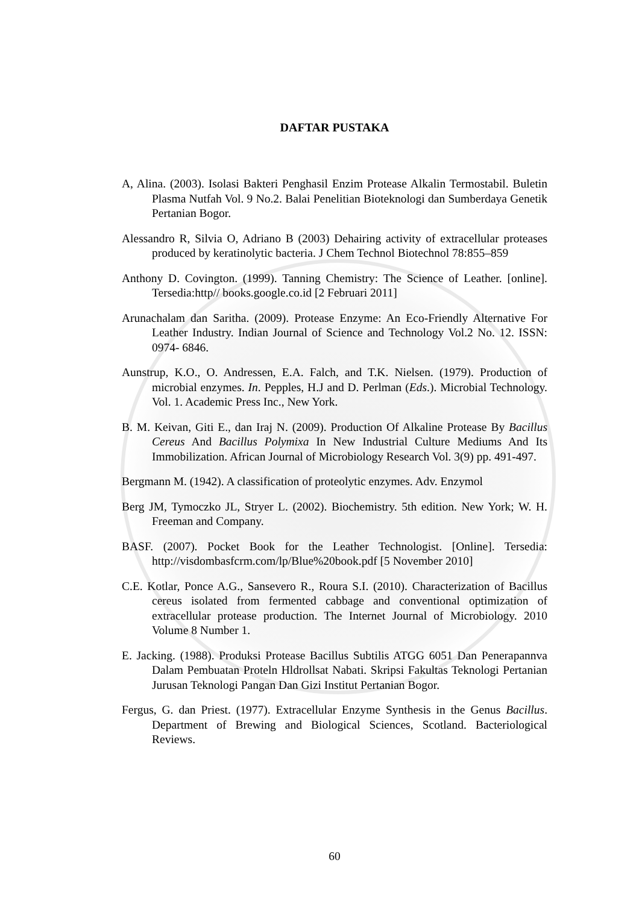DAFTAR PUSTAKA
A, Alina. (2003). Isolasi Bakteri Penghasil Enzim Protease Alkalin Termostabil. Buletin Plasma Nutfah Vol. 9 No.2. Balai Penelitian Bioteknologi dan Sumberdaya Genetik Pertanian Bogor.
Alessandro R, Silvia O, Adriano B (2003) Dehairing activity of extracellular proteases produced by keratinolytic bacteria. J Chem Technol Biotechnol 78:855–859
Anthony D. Covington. (1999). Tanning Chemistry: The Science of Leather. [online]. Tersedia:http// books.google.co.id [2 Februari 2011]
Arunachalam dan Saritha. (2009). Protease Enzyme: An Eco-Friendly Alternative For Leather Industry. Indian Journal of Science and Technology Vol.2 No. 12. ISSN: 0974- 6846.
Aunstrup, K.O., O. Andressen, E.A. Falch, and T.K. Nielsen. (1979). Production of microbial enzymes. In. Pepples, H.J and D. Perlman (Eds.). Microbial Technology. Vol. 1. Academic Press Inc., New York.
B. M. Keivan, Giti E., dan Iraj N. (2009). Production Of Alkaline Protease By Bacillus Cereus And Bacillus Polymixa In New Industrial Culture Mediums And Its Immobilization. African Journal of Microbiology Research Vol. 3(9) pp. 491-497.
Bergmann M. (1942). A classification of proteolytic enzymes. Adv. Enzymol
Berg JM, Tymoczko JL, Stryer L. (2002). Biochemistry. 5th edition. New York; W. H. Freeman and Company.
BASF. (2007). Pocket Book for the Leather Technologist. [Online]. Tersedia: http://visdombasfcrm.com/lp/Blue%20book.pdf [5 November 2010]
C.E. Kotlar, Ponce A.G., Sansevero R., Roura S.I. (2010). Characterization of Bacillus cereus isolated from fermented cabbage and conventional optimization of extracellular protease production. The Internet Journal of Microbiology. 2010 Volume 8 Number 1.
E. Jacking. (1988). Produksi Protease Bacillus Subtilis ATGG 6051 Dan Penerapannva Dalam Pembuatan Proteln Hldrollsat Nabati. Skripsi Fakultas Teknologi Pertanian Jurusan Teknologi Pangan Dan Gizi Institut Pertanian Bogor.
Fergus, G. dan Priest. (1977). Extracellular Enzyme Synthesis in the Genus Bacillus. Department of Brewing and Biological Sciences, Scotland. Bacteriological Reviews.
60